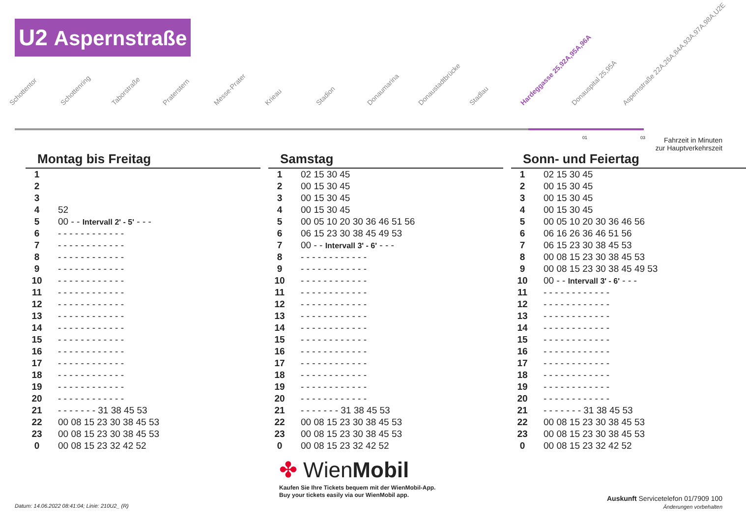U2 Aspernstraße
Schottentor
Schottenring
Taborstraße
Praterstern
Messe-Prater
Krieau
Stadion
Donaumarina
Donaustadtbrücke
Stadlau
Hardeggasse 25,92A,95A,96A
Donauspital 25,95A
Aspernstraße 22A,26A,84A,93A,97A,98A,U2E
01 03
Fahrzeit in Minuten
zur Hauptverkehrszeit
Montag bis Freitag
| 1 | |
| 2 | |
| 3 | |
| 4 | 52 |
| 5 | 00 - - Intervall 2' - 5' - - - |
| 6 | - - - - - - - - - - - - |
| 7 | - - - - - - - - - - - - |
| 8 | - - - - - - - - - - - - |
| 9 | - - - - - - - - - - - - |
| 10 | - - - - - - - - - - - - |
| 11 | - - - - - - - - - - - - |
| 12 | - - - - - - - - - - - - |
| 13 | - - - - - - - - - - - - |
| 14 | - - - - - - - - - - - - |
| 15 | - - - - - - - - - - - - |
| 16 | - - - - - - - - - - - - |
| 17 | - - - - - - - - - - - - |
| 18 | - - - - - - - - - - - - |
| 19 | - - - - - - - - - - - - |
| 20 | - - - - - - - - - - - - |
| 21 | - - - - - - - 31 38 45 53 |
| 22 | 00 08 15 23 30 38 45 53 |
| 23 | 00 08 15 23 30 38 45 53 |
| 0 | 00 08 15 23 32 42 52 |
Samstag
| 1 | 02 15 30 45 |
| 2 | 00 15 30 45 |
| 3 | 00 15 30 45 |
| 4 | 00 15 30 45 |
| 5 | 00 05 10 20 30 36 46 51 56 |
| 6 | 06 15 23 30 38 45 49 53 |
| 7 | 00 - - Intervall 3' - 6' - - - |
| 8 | - - - - - - - - - - - - |
| 9 | - - - - - - - - - - - - |
| 10 | - - - - - - - - - - - - |
| 11 | - - - - - - - - - - - - |
| 12 | - - - - - - - - - - - - |
| 13 | - - - - - - - - - - - - |
| 14 | - - - - - - - - - - - - |
| 15 | - - - - - - - - - - - - |
| 16 | - - - - - - - - - - - - |
| 17 | - - - - - - - - - - - - |
| 18 | - - - - - - - - - - - - |
| 19 | - - - - - - - - - - - - |
| 20 | - - - - - - - - - - - - |
| 21 | - - - - - - - 31 38 45 53 |
| 22 | 00 08 15 23 30 38 45 53 |
| 23 | 00 08 15 23 30 38 45 53 |
| 0 | 00 08 15 23 32 42 52 |
Sonn- und Feiertag
| 1 | 02 15 30 45 |
| 2 | 00 15 30 45 |
| 3 | 00 15 30 45 |
| 4 | 00 15 30 45 |
| 5 | 00 05 10 20 30 36 46 56 |
| 6 | 06 16 26 36 46 51 56 |
| 7 | 06 15 23 30 38 45 53 |
| 8 | 00 08 15 23 30 38 45 53 |
| 9 | 00 08 15 23 30 38 45 49 53 |
| 10 | 00 - - Intervall 3' - 6' - - - |
| 11 | - - - - - - - - - - - - |
| 12 | - - - - - - - - - - - - |
| 13 | - - - - - - - - - - - - |
| 14 | - - - - - - - - - - - - |
| 15 | - - - - - - - - - - - - |
| 16 | - - - - - - - - - - - - |
| 17 | - - - - - - - - - - - - |
| 18 | - - - - - - - - - - - - |
| 19 | - - - - - - - - - - - - |
| 20 | - - - - - - - - - - - - |
| 21 | - - - - - - - 31 38 45 53 |
| 22 | 00 08 15 23 30 38 45 53 |
| 23 | 00 08 15 23 30 38 45 53 |
| 0 | 00 08 15 23 32 42 52 |
✤ WienMobil
Kaufen Sie Ihre Tickets bequem mit der WienMobil-App.
Buy your tickets easily via our WienMobil app.
Datum: 14.06.2022 08:41:04; Linie: 210U2_ (R)
Auskunft Servicetelefon 01/7909 100
Änderungen vorbehalten